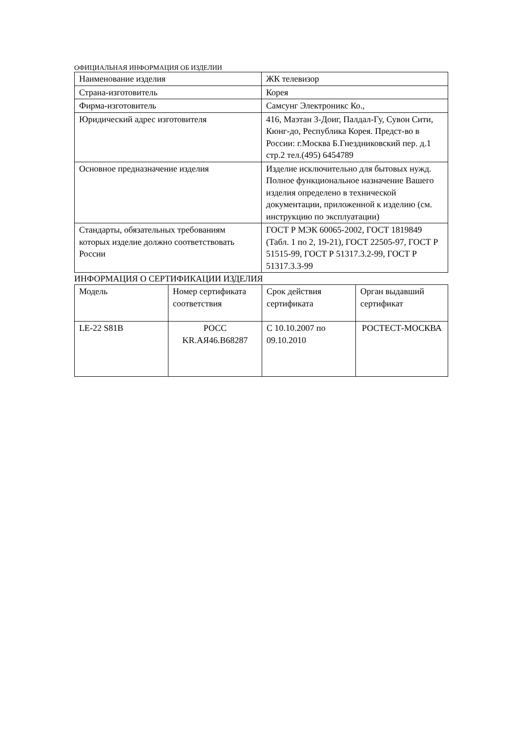ОФИЦИАЛЬНАЯ ИНФОРМАЦИЯ ОБ ИЗДЕЛИИ
| Наименование изделия | ЖК телевизор |
| Страна-изготовитель | Корея |
| Фирма-изготовитель | Самсунг Электроникс Ко., |
| Юридический адрес изготовителя | 416, Маэтан 3-Доиг, Палдал-Гу, Сувон Сити, Кюнг-до, Республика Корея. Предст-во в России: г.Москва Б.Гнездниковский пер. д.1 стр.2 тел.(495) 6454789 |
| Основное предназначение изделия | Изделие исключительно для бытовых нужд. Полное функциональное назначение Вашего изделия определено в технической документации, приложенной к изделию (см. инструкцию по эксплуатации) |
| Стандарты, обязательных требованиям которых изделие должно соответствовать России | ГОСТ Р МЭК 60065-2002, ГОСТ 1819849 (Табл. 1 по 2, 19-21), ГОСТ 22505-97, ГОСТ Р 51515-99, ГОСТ Р 51317.3.2-99, ГОСТ Р 51317.3.3-99 |
ИНФОРМАЦИЯ О СЕРТИФИКАЦИИ ИЗДЕЛИЯ
| Модель | Номер сертификата соответствия | Срок действия сертификата | Орган выдавший сертификат |
| LE-22 S81B | РОСС KR.АЯ46.В68287 | С 10.10.2007 по 09.10.2010 | РОСТЕСТ-МОСКВА |